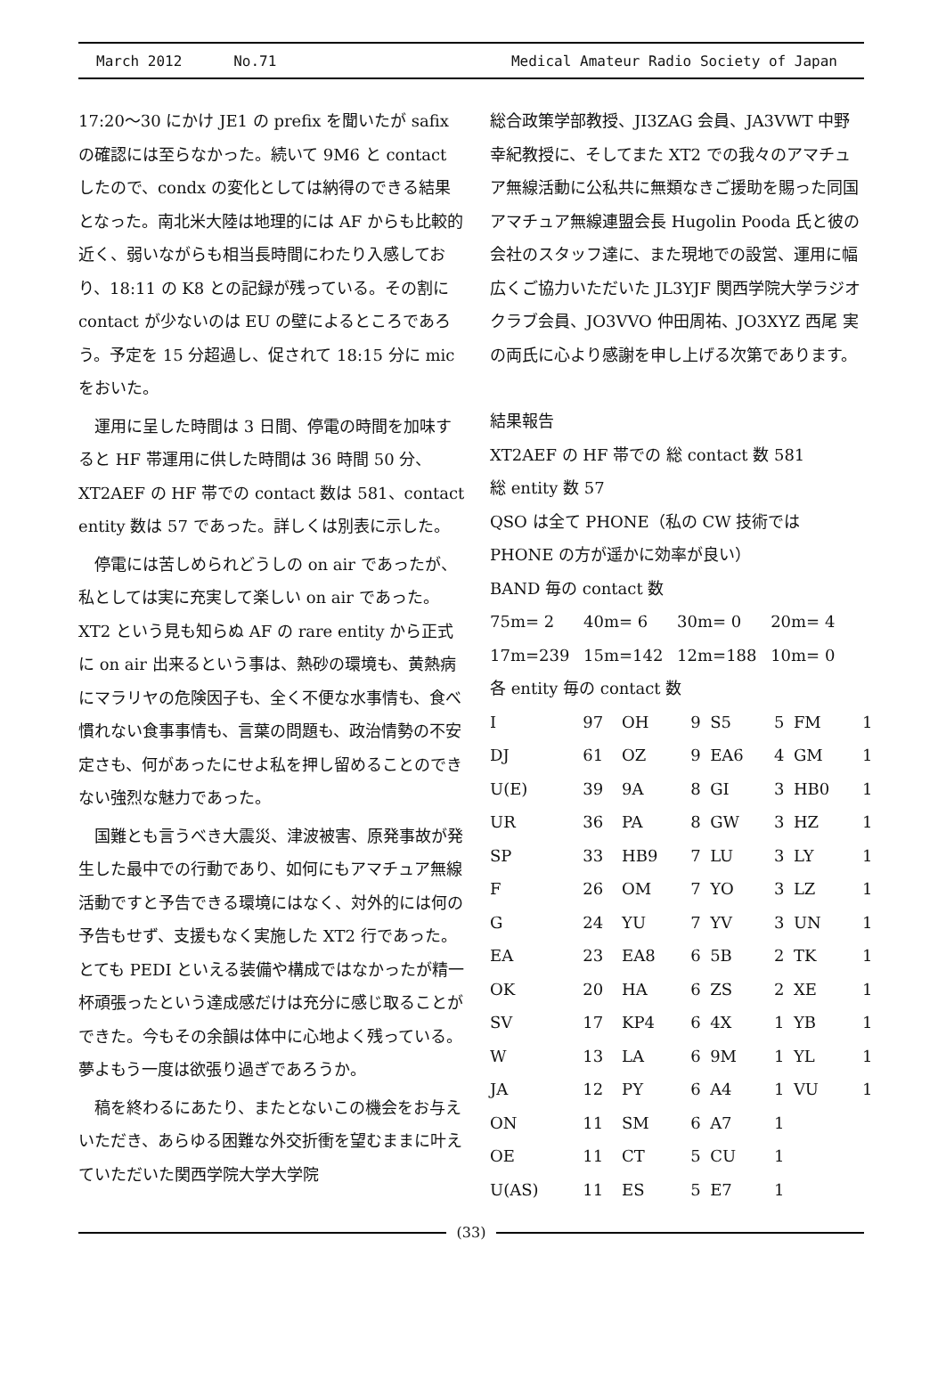March 2012 No.71 Medical Amateur Radio Society of Japan
17:20～30 にかけ JE1 の prefix を聞いたが safix の確認には至らなかった。続いて 9M6 と contact したので、condx の変化としては納得のできる結果となった。南北米大陸は地理的には AF からも比較的近く、弱いながらも相当長時間にわたり入感しており、18:11 の K8 との記録が残っている。その割に contact が少ないのは EU の壁によるところであろう。予定を 15 分超過し、促されて 18:15 分に mic をおいた。
運用に呈した時間は 3 日間、停電の時間を加味すると HF 帯運用に供した時間は 36 時間 50 分、XT2AEF の HF 帯での contact 数は 581、contact entity 数は 57 であった。詳しくは別表に示した。
停電には苦しめられどうしの on air であったが、私としては実に充実して楽しい on air であった。XT2 という見も知らぬ AF の rare entity から正式に on air 出来るという事は、熱砂の環境も、黄熱病にマラリヤの危険因子も、全く不便な水事情も、食べ慣れない食事事情も、言葉の問題も、政治情勢の不安定さも、何があったにせよ私を押し留めることのできない強烈な魅力であった。
国難とも言うべき大震災、津波被害、原発事故が発生した最中での行動であり、如何にもアマチュア無線活動ですと予告できる環境にはなく、対外的には何の予告もせず、支援もなく実施した XT2 行であった。とても PEDI といえる装備や構成ではなかったが精一杯頑張ったという達成感だけは充分に感じ取ることができた。今もその余韻は体中に心地よく残っている。夢よもう一度は欲張り過ぎであろうか。
稿を終わるにあたり、またとないこの機会をお与えいただき、あらゆる困難な外交折衝を望むままに叶えていただいた関西学院大学大学院
総合政策学部教授、JI3ZAG 会員、JA3VWT 中野幸紀教授に、そしてまた XT2 での我々のアマチュア無線活動に公私共に無類なきご援助を賜った同国アマチュア無線連盟会長 Hugolin Pooda 氏と彼の会社のスタッフ達に、また現地での設営、運用に幅広くご協力いただいた JL3YJF 関西学院大学ラジオクラブ会員、JO3VVO 仲田周祐、JO3XYZ 西尾 実の両氏に心より感謝を申し上げる次第であります。
結果報告
XT2AEF の HF 帯での 総 contact 数 581
総 entity 数 57
QSO は全て PHONE（私の CW 技術では PHONE の方が遥かに効率が良い）
BAND 毎の contact 数
| 75m= 2 | 40m= 6 | 30m= 0 | 20m= 4 |
| 17m=239 | 15m=142 | 12m=188 | 10m= 0 |
各 entity 毎の contact 数
| I | 97 | OH | 9 | S5 | 5 | FM | 1 |
| DJ | 61 | OZ | 9 | EA6 | 4 | GM | 1 |
| U(E) | 39 | 9A | 8 | GI | 3 | HB0 | 1 |
| UR | 36 | PA | 8 | GW | 3 | HZ | 1 |
| SP | 33 | HB9 | 7 | LU | 3 | LY | 1 |
| F | 26 | OM | 7 | YO | 3 | LZ | 1 |
| G | 24 | YU | 7 | YV | 3 | UN | 1 |
| EA | 23 | EA8 | 6 | 5B | 2 | TK | 1 |
| OK | 20 | HA | 6 | ZS | 2 | XE | 1 |
| SV | 17 | KP4 | 6 | 4X | 1 | YB | 1 |
| W | 13 | LA | 6 | 9M | 1 | YL | 1 |
| JA | 12 | PY | 6 | A4 | 1 | VU | 1 |
| ON | 11 | SM | 6 | A7 | 1 | | |
| OE | 11 | CT | 5 | CU | 1 | | |
| U(AS) | 11 | ES | 5 | E7 | 1 | | |
(33)